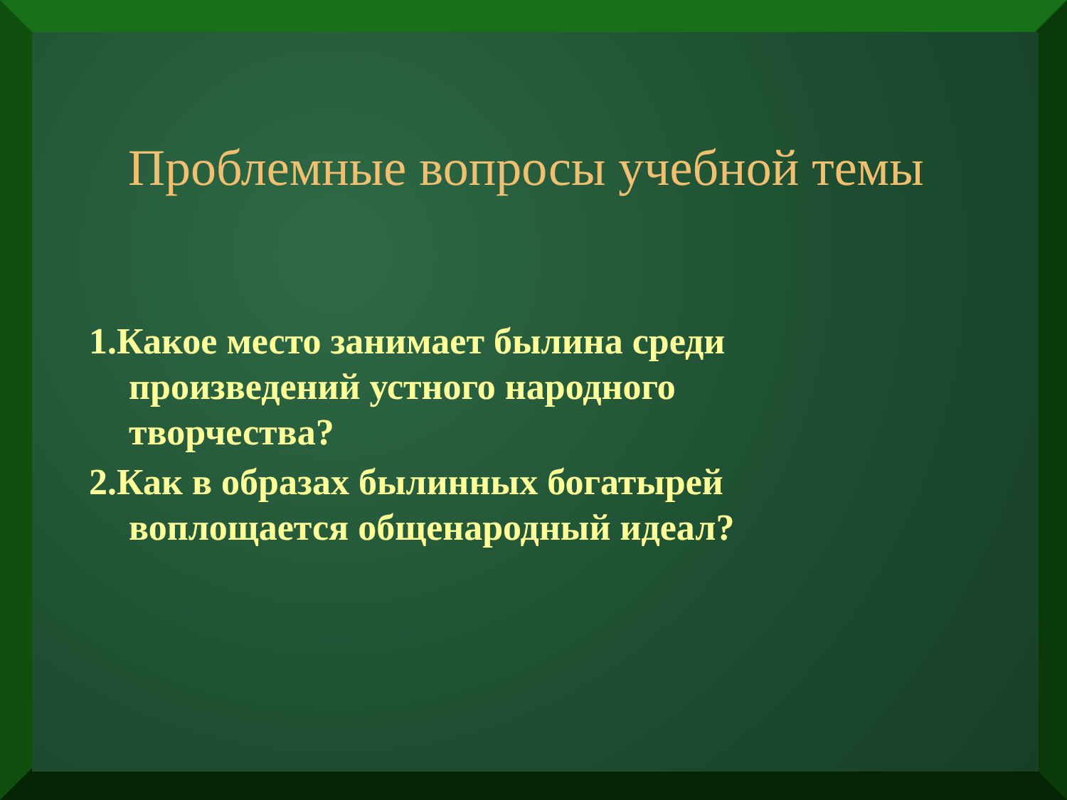Проблемные вопросы учебной темы
1.Какое место занимает былина среди произведений устного народного творчества?
2.Как в образах былинных богатырей воплощается общенародный идеал?